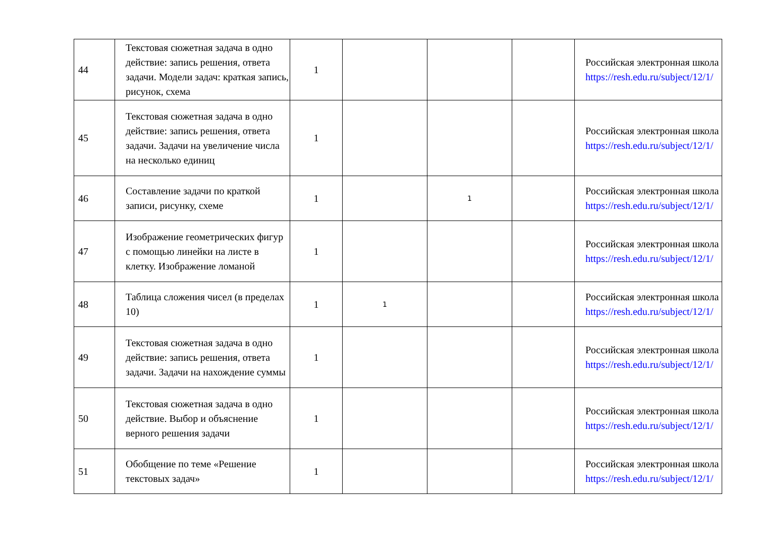| 44 | Текстовая сюжетная задача в одно действие: запись решения, ответа задачи. Модели задач: краткая запись, рисунок, схема | 1 | | | | Российская электронная школа https://resh.edu.ru/subject/12/1/ |
| 45 | Текстовая сюжетная задача в одно действие: запись решения, ответа задачи. Задачи на увеличение числа на несколько единиц | 1 | | | | Российская электронная школа https://resh.edu.ru/subject/12/1/ |
| 46 | Составление задачи по краткой записи, рисунку, схеме | 1 | | 1 | | Российская электронная школа https://resh.edu.ru/subject/12/1/ |
| 47 | Изображение геометрических фигур с помощью линейки на листе в клетку. Изображение ломаной | 1 | | | | Российская электронная школа https://resh.edu.ru/subject/12/1/ |
| 48 | Таблица сложения чисел (в пределах 10) | 1 | 1 | | | Российская электронная школа https://resh.edu.ru/subject/12/1/ |
| 49 | Текстовая сюжетная задача в одно действие: запись решения, ответа задачи. Задачи на нахождение суммы | 1 | | | | Российская электронная школа https://resh.edu.ru/subject/12/1/ |
| 50 | Текстовая сюжетная задача в одно действие. Выбор и объяснение верного решения задачи | 1 | | | | Российская электронная школа https://resh.edu.ru/subject/12/1/ |
| 51 | Обобщение по теме «Решение текстовых задач» | 1 | | | | Российская электронная школа https://resh.edu.ru/subject/12/1/ |